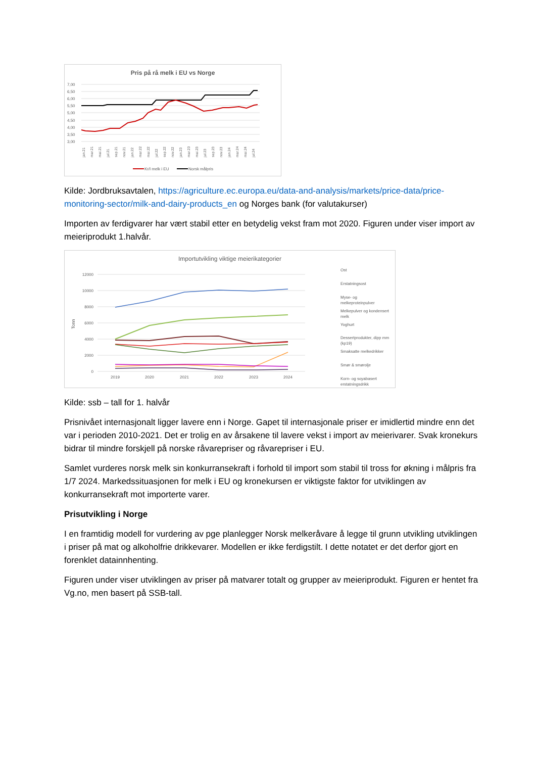Pris på rå melk i EU vs Norge
7,00
6,50
6,00
5,50
5,00
4,50
4,00
3,50
3,00
jan.21
mar.21
mai.21
jul.21
sep.21
nov.21
jan.22
mar.22
mai.22
jul.22
sep.22
nov.22
jan.23
mar.23
mai.23
jul.23
sep.23
nov.23
jan.24
mar.24
mai.24
jul.24
Kr/l melk i EU
Norsk målpris
Kilde: Jordbruksavtalen, https://agriculture.ec.europa.eu/data-and-analysis/markets/price-data/price-monitoring-sector/milk-and-dairy-products_en og Norges bank (for valutakurser)
Importen av ferdigvarer har vært stabil etter en betydelig vekst fram mot 2020. Figuren under viser import av meieriprodukt 1.halvår.
Importutvikling viktige meierikategorier
Tonn
12000
10000
8000
6000
4000
2000
0
2019
2020
2021
2022
2023
2024
Ost
Erstatningsost
Myse- og
melkeproteinpulver
Melkepulver og kondensert
melk
Yoghurt
Dessertprodukter, dipp mm
(kp19)
Smaksatte melkedrikker
Smør & smørolje
Korn- og soyabasert
erstatningsdrikk
Kilde: ssb – tall for 1. halvår
Prisnivået internasjonalt ligger lavere enn i Norge. Gapet til internasjonale priser er imidlertid mindre enn det var i perioden 2010-2021. Det er trolig en av årsakene til lavere vekst i import av meierivarer. Svak kronekurs bidrar til mindre forskjell på norske råvarepriser og råvarepriser i EU.
Samlet vurderes norsk melk sin konkurransekraft i forhold til import som stabil til tross for økning i målpris fra 1/7 2024. Markedssituasjonen for melk i EU og kronekursen er viktigste faktor for utviklingen av konkurransekraft mot importerte varer.
Prisutvikling i Norge
I en framtidig modell for vurdering av pge planlegger Norsk melkeråvare å legge til grunn utvikling utviklingen i priser på mat og alkoholfrie drikkevarer. Modellen er ikke ferdigstilt. I dette notatet er det derfor gjort en forenklet datainnhenting.
Figuren under viser utviklingen av priser på matvarer totalt og grupper av meieriprodukt. Figuren er hentet fra Vg.no, men basert på SSB-tall.